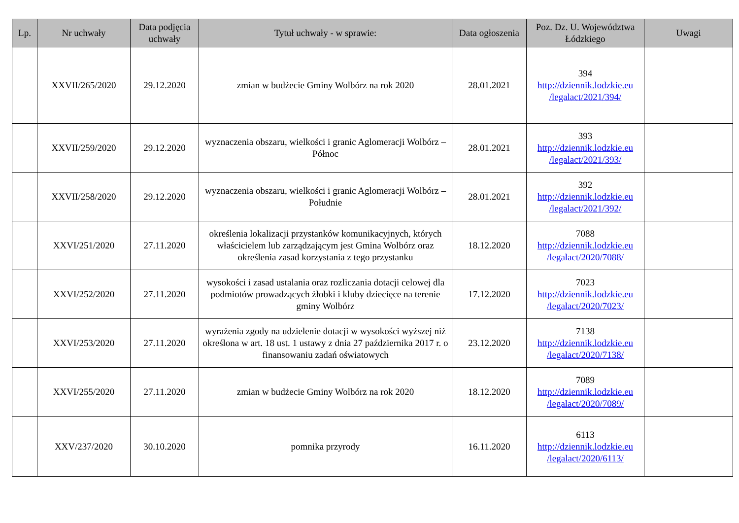| Lp. | Nr uchwały | Data podjęcia uchwały | Tytuł uchwały - w sprawie: | Data ogłoszenia | Poz. Dz. U. Województwa Łódzkiego | Uwagi |
| --- | --- | --- | --- | --- | --- | --- |
| | XXVII/265/2020 | 29.12.2020 | zmian w budżecie Gminy Wolbórz na rok 2020 | 28.01.2021 | 394 http://dziennik.lodzkie.eu /legalact/2021/394/ | |
| | XXVII/259/2020 | 29.12.2020 | wyznaczenia obszaru, wielkości i granic Aglomeracji Wolbórz – Północ | 28.01.2021 | 393 http://dziennik.lodzkie.eu /legalact/2021/393/ | |
| | XXVII/258/2020 | 29.12.2020 | wyznaczenia obszaru, wielkości i granic Aglomeracji Wolbórz – Południe | 28.01.2021 | 392 http://dziennik.lodzkie.eu /legalact/2021/392/ | |
| | XXVI/251/2020 | 27.11.2020 | określenia lokalizacji przystanków komunikacyjnych, których właścicielem lub zarządzającym jest Gmina Wolbórz oraz określenia zasad korzystania z tego przystanku | 18.12.2020 | 7088 http://dziennik.lodzkie.eu /legalact/2020/7088/ | |
| | XXVI/252/2020 | 27.11.2020 | wysokości i zasad ustalania oraz rozliczania dotacji celowej dla podmiotów prowadzących żłobki i kluby dziecięce na terenie gminy Wolbórz | 17.12.2020 | 7023 http://dziennik.lodzkie.eu /legalact/2020/7023/ | |
| | XXVI/253/2020 | 27.11.2020 | wyrażenia zgody na udzielenie dotacji w wysokości wyższej niż określona w art. 18 ust. 1 ustawy z dnia 27 października 2017 r. o finansowaniu zadań oświatowych | 23.12.2020 | 7138 http://dziennik.lodzkie.eu /legalact/2020/7138/ | |
| | XXVI/255/2020 | 27.11.2020 | zmian w budżecie Gminy Wolbórz na rok 2020 | 18.12.2020 | 7089 http://dziennik.lodzkie.eu /legalact/2020/7089/ | |
| | XXV/237/2020 | 30.10.2020 | pomnika przyrody | 16.11.2020 | 6113 http://dziennik.lodzkie.eu /legalact/2020/6113/ | |